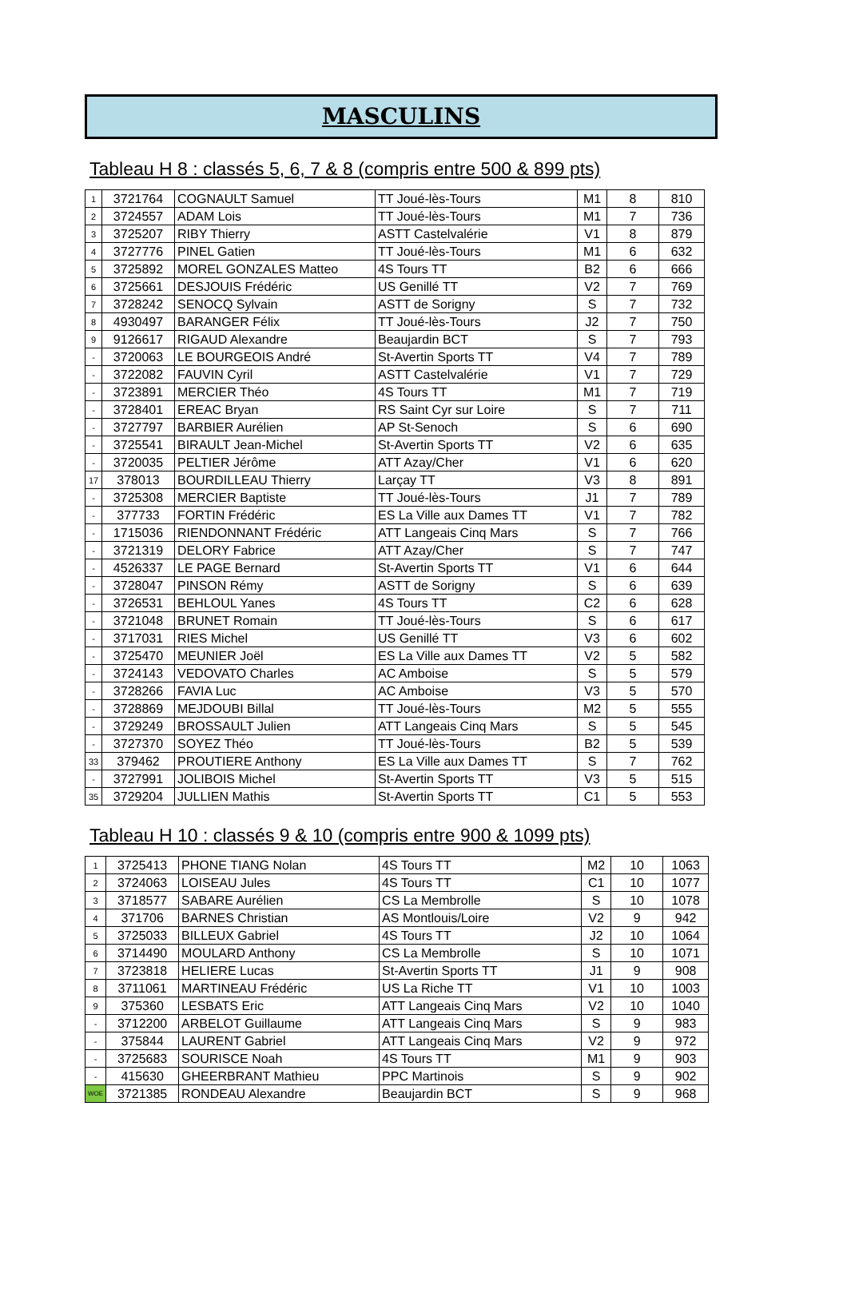MASCULINS
Tableau H 8 : classés 5, 6, 7 & 8 (compris entre 500 & 899 pts)
| 1 | 3721764 | COGNAULT Samuel | TT Joué-lès-Tours | M1 | 8 | 810 |
| 2 | 3724557 | ADAM Lois | TT Joué-lès-Tours | M1 | 7 | 736 |
| 3 | 3725207 | RIBY Thierry | ASTT Castelvalérie | V1 | 8 | 879 |
| 4 | 3727776 | PINEL Gatien | TT Joué-lès-Tours | M1 | 6 | 632 |
| 5 | 3725892 | MOREL GONZALES Matteo | 4S Tours TT | B2 | 6 | 666 |
| 6 | 3725661 | DESJOUIS Frédéric | US Genillé TT | V2 | 7 | 769 |
| 7 | 3728242 | SENOCQ Sylvain | ASTT de Sorigny | S | 7 | 732 |
| 8 | 4930497 | BARANGER Félix | TT Joué-lès-Tours | J2 | 7 | 750 |
| 9 | 9126617 | RIGAUD Alexandre | Beaujardin BCT | S | 7 | 793 |
| - | 3720063 | LE BOURGEOIS André | St-Avertin Sports TT | V4 | 7 | 789 |
| - | 3722082 | FAUVIN Cyril | ASTT Castelvalérie | V1 | 7 | 729 |
| - | 3723891 | MERCIER Théo | 4S Tours TT | M1 | 7 | 719 |
| - | 3728401 | EREAC Bryan | RS Saint Cyr sur Loire | S | 7 | 711 |
| - | 3727797 | BARBIER Aurélien | AP St-Senoch | S | 6 | 690 |
| - | 3725541 | BIRAULT Jean-Michel | St-Avertin Sports TT | V2 | 6 | 635 |
| - | 3720035 | PELTIER Jérôme | ATT Azay/Cher | V1 | 6 | 620 |
| 17 | 378013 | BOURDILLEAU Thierry | Larçay TT | V3 | 8 | 891 |
| - | 3725308 | MERCIER Baptiste | TT Joué-lès-Tours | J1 | 7 | 789 |
| - | 377733 | FORTIN Frédéric | ES La Ville aux Dames TT | V1 | 7 | 782 |
| - | 1715036 | RIENDONNANT Frédéric | ATT Langeais Cinq Mars | S | 7 | 766 |
| - | 3721319 | DELORY Fabrice | ATT Azay/Cher | S | 7 | 747 |
| - | 4526337 | LE PAGE Bernard | St-Avertin Sports TT | V1 | 6 | 644 |
| - | 3728047 | PINSON Rémy | ASTT de Sorigny | S | 6 | 639 |
| - | 3726531 | BEHLOUL Yanes | 4S Tours TT | C2 | 6 | 628 |
| - | 3721048 | BRUNET Romain | TT Joué-lès-Tours | S | 6 | 617 |
| - | 3717031 | RIES Michel | US Genillé TT | V3 | 6 | 602 |
| - | 3725470 | MEUNIER Joël | ES La Ville aux Dames TT | V2 | 5 | 582 |
| - | 3724143 | VEDOVATO Charles | AC Amboise | S | 5 | 579 |
| - | 3728266 | FAVIA Luc | AC Amboise | V3 | 5 | 570 |
| - | 3728869 | MEJDOUBI Billal | TT Joué-lès-Tours | M2 | 5 | 555 |
| - | 3729249 | BROSSAULT Julien | ATT Langeais Cinq Mars | S | 5 | 545 |
| - | 3727370 | SOYEZ Théo | TT Joué-lès-Tours | B2 | 5 | 539 |
| 33 | 379462 | PROUTIERE Anthony | ES La Ville aux Dames TT | S | 7 | 762 |
| - | 3727991 | JOLIBOIS Michel | St-Avertin Sports TT | V3 | 5 | 515 |
| 35 | 3729204 | JULLIEN Mathis | St-Avertin Sports TT | C1 | 5 | 553 |
Tableau H 10 : classés 9 & 10 (compris entre 900 & 1099 pts)
| 1 | 3725413 | PHONE TIANG Nolan | 4S Tours TT | M2 | 10 | 1063 |
| 2 | 3724063 | LOISEAU Jules | 4S Tours TT | C1 | 10 | 1077 |
| 3 | 3718577 | SABARE Aurélien | CS La Membrolle | S | 10 | 1078 |
| 4 | 371706 | BARNES Christian | AS Montlouis/Loire | V2 | 9 | 942 |
| 5 | 3725033 | BILLEUX Gabriel | 4S Tours TT | J2 | 10 | 1064 |
| 6 | 3714490 | MOULARD Anthony | CS La Membrolle | S | 10 | 1071 |
| 7 | 3723818 | HELIERE Lucas | St-Avertin Sports TT | J1 | 9 | 908 |
| 8 | 3711061 | MARTINEAU Frédéric | US La Riche TT | V1 | 10 | 1003 |
| 9 | 375360 | LESBATS Eric | ATT Langeais Cinq Mars | V2 | 10 | 1040 |
| - | 3712200 | ARBELOT Guillaume | ATT Langeais Cinq Mars | S | 9 | 983 |
| - | 375844 | LAURENT Gabriel | ATT Langeais Cinq Mars | V2 | 9 | 972 |
| - | 3725683 | SOURISCE Noah | 4S Tours TT | M1 | 9 | 903 |
| - | 415630 | GHEERBRANT Mathieu | PPC Martinois | S | 9 | 902 |
| WOE | 3721385 | RONDEAU Alexandre | Beaujardin BCT | S | 9 | 968 |